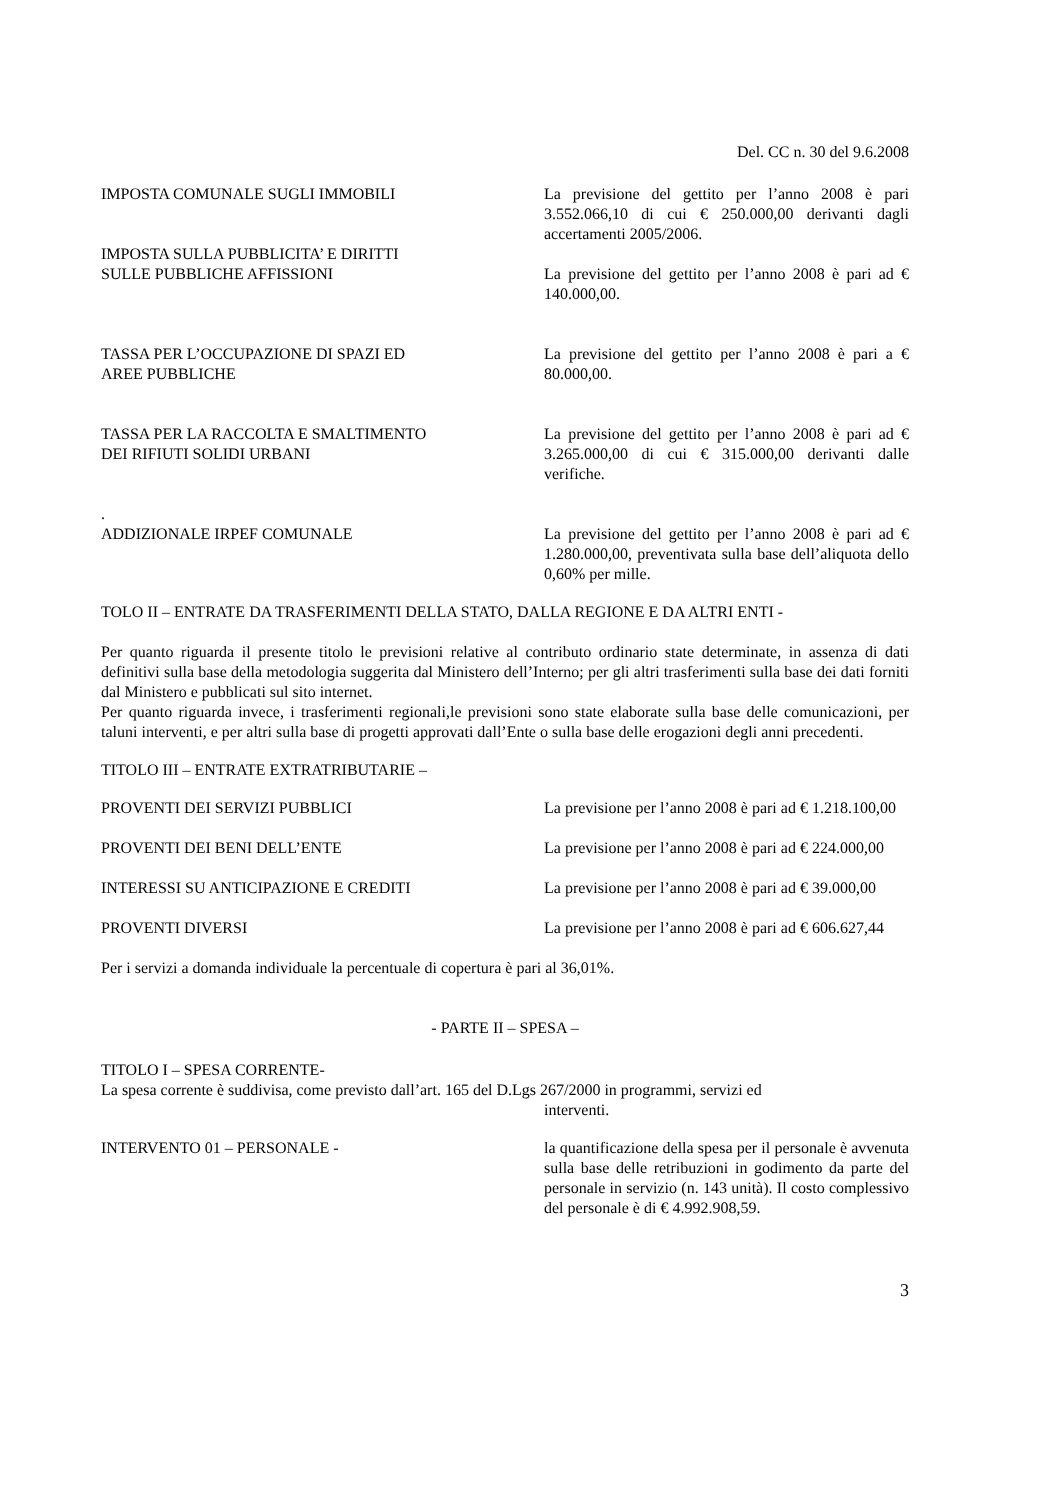Del. CC n. 30 del 9.6.2008
IMPOSTA COMUNALE SUGLI IMMOBILI La previsione del gettito per l’anno 2008 è pari 3.552.066,10 di cui € 250.000,00 derivanti dagli accertamenti 2005/2006.
IMPOSTA SULLA PUBBLICITA’ E DIRITTI
SULLE PUBBLICHE AFFISSIONI
La previsione del gettito per l’anno 2008 è pari ad € 140.000,00.
TASSA PER L’OCCUPAZIONE DI SPAZI ED
AREE PUBBLICHE
La previsione del gettito per l’anno 2008 è pari a € 80.000,00.
TASSA PER LA RACCOLTA E SMALTIMENTO
DEI RIFIUTI SOLIDI URBANI
La previsione del gettito per l’anno 2008 è pari ad € 3.265.000,00 di cui € 315.000,00 derivanti dalle verifiche.
.
ADDIZIONALE IRPEF COMUNALE La previsione del gettito per l’anno 2008 è pari ad € 1.280.000,00, preventivata sulla base dell’aliquota dello 0,60% per mille.
TOLO II – ENTRATE DA TRASFERIMENTI DELLA STATO, DALLA REGIONE E DA ALTRI ENTI -
Per quanto riguarda il presente titolo le previsioni relative al contributo ordinario state determinate, in assenza di dati definitivi sulla base della metodologia suggerita dal Ministero dell’Interno; per gli altri trasferimenti sulla base dei dati forniti dal Ministero e pubblicati sul sito internet.
Per quanto riguarda invece, i trasferimenti regionali,le previsioni sono state elaborate sulla base delle comunicazioni, per taluni interventi, e per altri sulla base di progetti approvati dall’Ente o sulla base delle erogazioni degli anni precedenti.
TITOLO III – ENTRATE EXTRATRIBUTARIE –
PROVENTI DEI SERVIZI PUBBLICI La previsione per l’anno 2008 è pari ad € 1.218.100,00
PROVENTI DEI BENI DELL’ENTE La previsione per l’anno 2008 è pari ad € 224.000,00
INTERESSI SU ANTICIPAZIONE E CREDITI La previsione per l’anno 2008 è pari ad € 39.000,00
PROVENTI DIVERSI La previsione per l’anno 2008 è pari ad € 606.627,44
Per i servizi a domanda individuale la percentuale di copertura è pari al 36,01%.
- PARTE II – SPESA –
TITOLO I – SPESA CORRENTE-
La spesa corrente è suddivisa, come previsto dall’art. 165 del D.Lgs 267/2000 in programmi, servizi ed
interventi.
INTERVENTO 01 – PERSONALE - la quantificazione della spesa per il personale è avvenuta sulla base delle retribuzioni in godimento da parte del personale in servizio (n. 143 unità). Il costo complessivo del personale è di € 4.992.908,59.
3